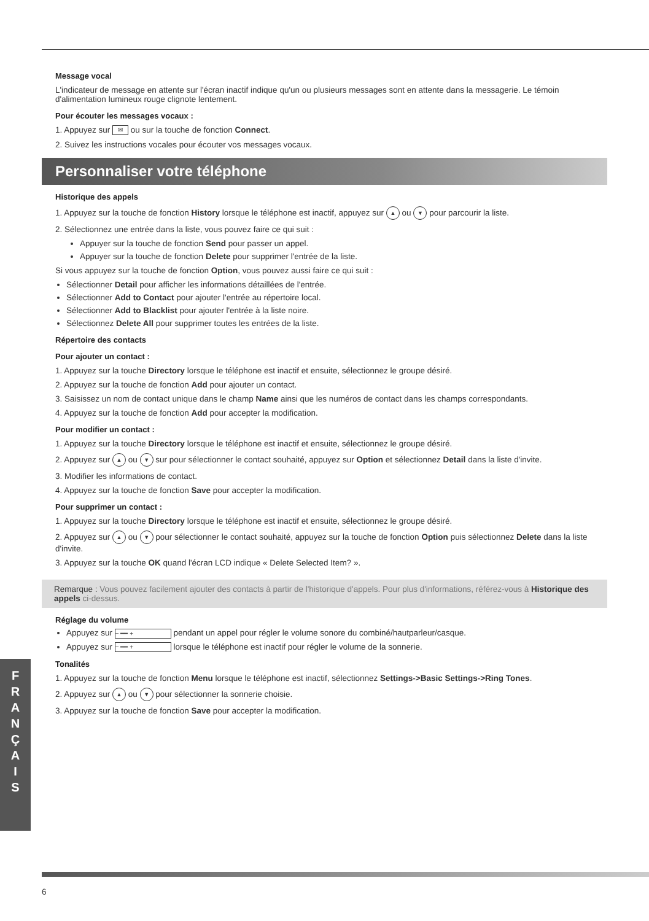Message vocal
L'indicateur de message en attente sur l'écran inactif indique qu'un ou plusieurs messages sont en attente dans la messagerie. Le témoin d'alimentation lumineux rouge clignote lentement.
Pour écouter les messages vocaux :
1. Appuyez sur ✉ ou sur la touche de fonction Connect.
2. Suivez les instructions vocales pour écouter vos messages vocaux.
Personnaliser votre téléphone
Historique des appels
1. Appuyez sur la touche de fonction History lorsque le téléphone est inactif, appuyez sur ▲ ou ▼ pour parcourir la liste.
2. Sélectionnez une entrée dans la liste, vous pouvez faire ce qui suit :
Appuyer sur la touche de fonction Send pour passer un appel.
Appuyer sur la touche de fonction Delete pour supprimer l'entrée de la liste.
Si vous appuyez sur la touche de fonction Option, vous pouvez aussi faire ce qui suit :
Sélectionner Detail pour afficher les informations détaillées de l'entrée.
Sélectionner Add to Contact pour ajouter l'entrée au répertoire local.
Sélectionner Add to Blacklist pour ajouter l'entrée à la liste noire.
Sélectionnez Delete All pour supprimer toutes les entrées de la liste.
Répertoire des contacts
Pour ajouter un contact :
1. Appuyez sur la touche Directory lorsque le téléphone est inactif et ensuite, sélectionnez le groupe désiré.
2. Appuyez sur la touche de fonction Add pour ajouter un contact.
3. Saisissez un nom de contact unique dans le champ Name ainsi que les numéros de contact dans les champs correspondants.
4. Appuyez sur la touche de fonction Add pour accepter la modification.
Pour modifier un contact :
1. Appuyez sur la touche Directory lorsque le téléphone est inactif et ensuite, sélectionnez le groupe désiré.
2. Appuyez sur ▲ ou ▼ sur pour sélectionner le contact souhaité, appuyez sur Option et sélectionnez Detail dans la liste d'invite.
3. Modifier les informations de contact.
4. Appuyez sur la touche de fonction Save pour accepter la modification.
Pour supprimer un contact :
1. Appuyez sur la touche Directory lorsque le téléphone est inactif et ensuite, sélectionnez le groupe désiré.
2. Appuyez sur ▲ ou ▼ pour sélectionner le contact souhaité, appuyez sur la touche de fonction Option puis sélectionnez Delete dans la liste d'invite.
3. Appuyez sur la touche OK quand l'écran LCD indique « Delete Selected Item? ».
Remarque : Vous pouvez facilement ajouter des contacts à partir de l'historique d'appels. Pour plus d'informations, référez-vous à Historique des appels ci-dessus.
Réglage du volume
Appuyez sur − ━━ + pendant un appel pour régler le volume sonore du combiné/hautparleur/casque.
Appuyez sur − ━━ + lorsque le téléphone est inactif pour régler le volume de la sonnerie.
Tonalités
1. Appuyez sur la touche de fonction Menu lorsque le téléphone est inactif, sélectionnez Settings->Basic Settings->Ring Tones.
2. Appuyez sur ▲ ou ▼ pour sélectionner la sonnerie choisie.
3. Appuyez sur la touche de fonction Save pour accepter la modification.
F
R
A
N
Ç
A
I
S
6